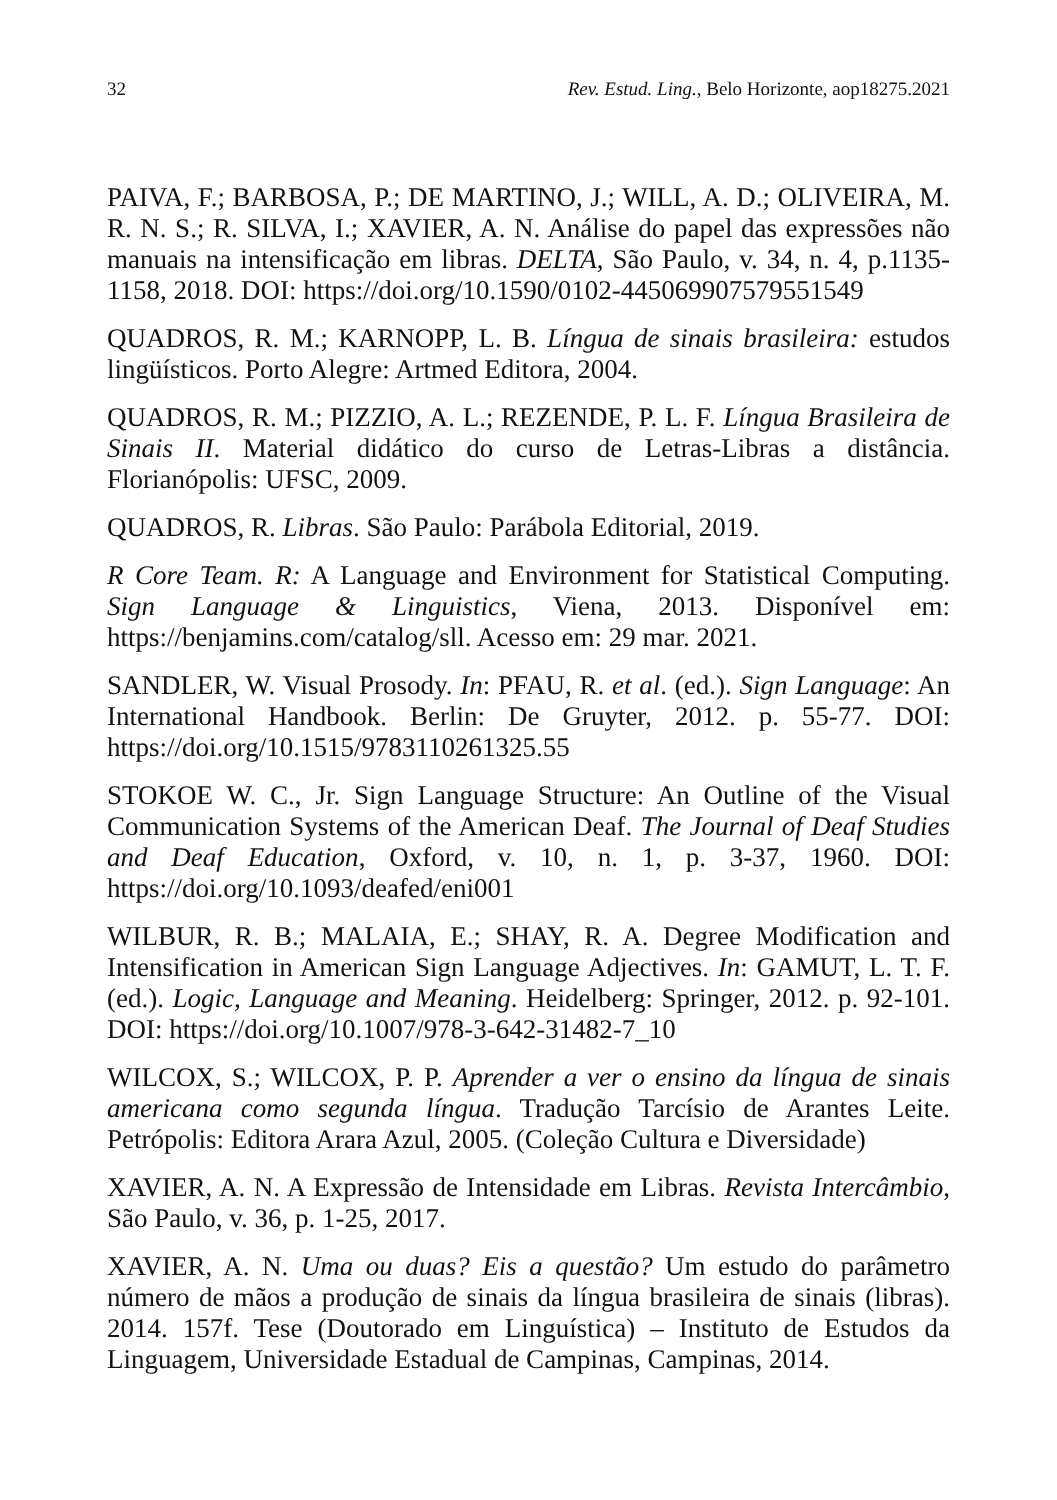32 Rev. Estud. Ling., Belo Horizonte, aop18275.2021
PAIVA, F.; BARBOSA, P.; DE MARTINO, J.; WILL, A. D.; OLIVEIRA, M. R. N. S.; R. SILVA, I.; XAVIER, A. N. Análise do papel das expressões não manuais na intensificação em libras. DELTA, São Paulo, v. 34, n. 4, p.1135-1158, 2018. DOI: https://doi.org/10.1590/0102-445069907579551549
QUADROS, R. M.; KARNOPP, L. B. Língua de sinais brasileira: estudos lingüísticos. Porto Alegre: Artmed Editora, 2004.
QUADROS, R. M.; PIZZIO, A. L.; REZENDE, P. L. F. Língua Brasileira de Sinais II. Material didático do curso de Letras-Libras a distância. Florianópolis: UFSC, 2009.
QUADROS, R. Libras. São Paulo: Parábola Editorial, 2019.
R Core Team. R: A Language and Environment for Statistical Computing. Sign Language & Linguistics, Viena, 2013. Disponível em: https://benjamins.com/catalog/sll. Acesso em: 29 mar. 2021.
SANDLER, W. Visual Prosody. In: PFAU, R. et al. (ed.). Sign Language: An International Handbook. Berlin: De Gruyter, 2012. p. 55-77. DOI: https://doi.org/10.1515/9783110261325.55
STOKOE W. C., Jr. Sign Language Structure: An Outline of the Visual Communication Systems of the American Deaf. The Journal of Deaf Studies and Deaf Education, Oxford, v. 10, n. 1, p. 3-37, 1960. DOI: https://doi.org/10.1093/deafed/eni001
WILBUR, R. B.; MALAIA, E.; SHAY, R. A. Degree Modification and Intensification in American Sign Language Adjectives. In: GAMUT, L. T. F. (ed.). Logic, Language and Meaning. Heidelberg: Springer, 2012. p. 92-101. DOI: https://doi.org/10.1007/978-3-642-31482-7_10
WILCOX, S.; WILCOX, P. P. Aprender a ver o ensino da língua de sinais americana como segunda língua. Tradução Tarcísio de Arantes Leite. Petrópolis: Editora Arara Azul, 2005. (Coleção Cultura e Diversidade)
XAVIER, A. N. A Expressão de Intensidade em Libras. Revista Intercâmbio, São Paulo, v. 36, p. 1-25, 2017.
XAVIER, A. N. Uma ou duas? Eis a questão? Um estudo do parâmetro número de mãos a produção de sinais da língua brasileira de sinais (libras). 2014. 157f. Tese (Doutorado em Linguística) – Instituto de Estudos da Linguagem, Universidade Estadual de Campinas, Campinas, 2014.